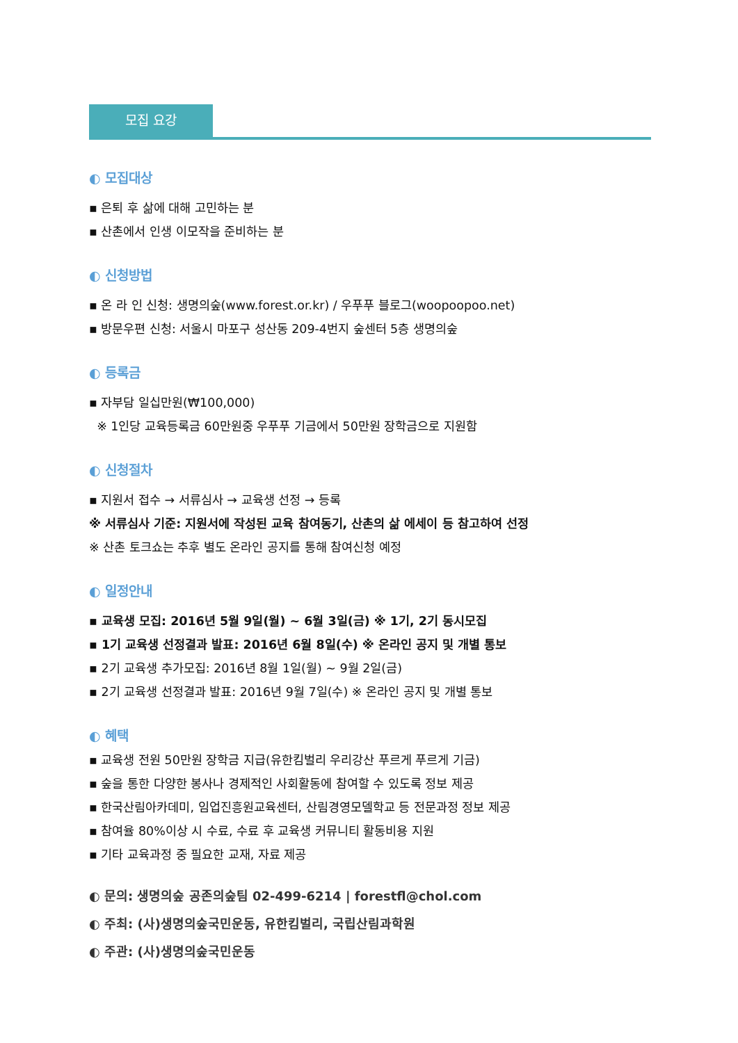모집 요강
◐ 모집대상
▪ 은퇴 후 삶에 대해 고민하는 분
▪ 산촌에서 인생 이모작을 준비하는 분
◐ 신청방법
▪ 온 라 인 신청: 생명의숲(www.forest.or.kr) / 우푸푸 블로그(woopoopoo.net)
▪ 방문우편 신청: 서울시 마포구 성산동 209-4번지 숲센터 5층 생명의숲
◐ 등록금
▪ 자부담 일십만원(₩100,000)
※ 1인당 교육등록금 60만원중 우푸푸 기금에서 50만원 장학금으로 지원함
◐ 신청절차
▪ 지원서 접수 → 서류심사 → 교육생 선정 → 등록
※ 서류심사 기준: 지원서에 작성된 교육 참여동기, 산촌의 삶 에세이 등 참고하여 선정
※ 산촌 토크쇼는 추후 별도 온라인 공지를 통해 참여신청 예정
◐ 일정안내
▪ 교육생 모집: 2016년 5월 9일(월) ~ 6월 3일(금) ※ 1기, 2기 동시모집
▪ 1기 교육생 선정결과 발표: 2016년 6월 8일(수) ※ 온라인 공지 및 개별 통보
▪ 2기 교육생 추가모집: 2016년 8월 1일(월) ~ 9월 2일(금)
▪ 2기 교육생 선정결과 발표: 2016년 9월 7일(수) ※ 온라인 공지 및 개별 통보
◐ 혜택
▪ 교육생 전원 50만원 장학금 지급(유한킴벌리 우리강산 푸르게 푸르게 기금)
▪ 숲을 통한 다양한 봉사나 경제적인 사회활동에 참여할 수 있도록 정보 제공
▪ 한국산림아카데미, 임업진흥원교육센터, 산림경영모델학교 등 전문과정 정보 제공
▪ 참여율 80%이상 시 수료, 수료 후 교육생 커뮤니티 활동비용 지원
▪ 기타 교육과정 중 필요한 교재, 자료 제공
◐ 문의: 생명의숲 공존의숲팀 02-499-6214 | forestfl@chol.com
◐ 주최: (사)생명의숲국민운동, 유한킴벌리, 국립산림과학원
◐ 주관: (사)생명의숲국민운동